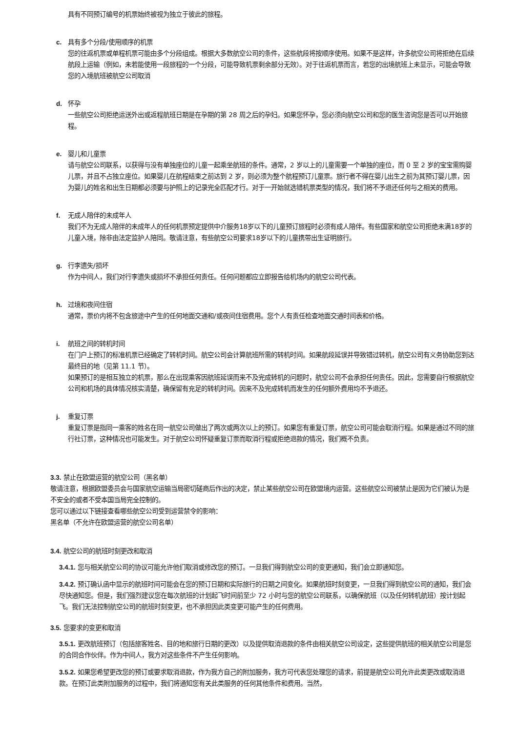具有不同预订编号的机票始终被视为独立于彼此的旅程。
c. 具有多个分段/使用顺序的机票
您的往返机票或单程机票可能由多个分段组成。根据大多数航空公司的条件，这些航段将按顺序使用。如果不是这样，许多航空公司将拒绝在后续航段上运输（例如，未若能使用一段旅程的一个分段，可能导致机票剩余部分无效）。对于往返机票而言，若您的出境航班上未显示，可能会导致您的入境航班被航空公司取消
d. 怀孕
一些航空公司拒绝运送外出或返程航班日期是在孕期的第 28 周之后的孕妇。如果您怀孕，您必须向航空公司和您的医生咨询您是否可以开始旅程。
e. 婴儿和儿童票
请与航空公司联系，以获得与没有单独座位的儿童一起乘坐航班的条件。通常，2 岁以上的儿童需要一个单独的座位，而 0 至 2 岁的宝宝需购婴儿票，并且不占独立座位。如果婴儿在航程结束之前达到 2 岁，则必须为整个航程预订儿童票。旅行者不得在婴儿出生之前为其预订婴儿票，因为婴儿的姓名和出生日期都必须要与护照上的记录完全匹配才行。对于一开始就选错机票类型的情况，我们将不予退还任何与之相关的费用。
f. 无成人陪伴的未成年人
我们不为无成人陪伴的未成年人的任何机票预定提供中介服务18岁以下的儿童预订旅程时必须有成人陪伴。有些国家和航空公司拒绝未满18岁的儿童入境，除非由法定监护人陪同。敬请注意，有些航空公司要求18岁以下的儿童携带出生证明旅行。
g. 行李遗失/损坏
作为中间人，我们对行李遗失或损坏不承担任何责任。任何问题都应立即报告给机场内的航空公司代表。
h. 过境和夜间住宿
通常，票价内将不包含旅途中产生的任何地面交通和/或夜间住宿费用。您个人有责任检查地面交通时间表和价格。
i. 航班之间的转机时间
在门户上预订的标准机票已经确定了转机时间。航空公司会计算航班所需的转机时间。如果航段延误并导致错过转机，航空公司有义务协助您到达最终目的地（见第 11.1 节）。
如果预订的是相互独立的机票，那么在出现乘客因航班延误而来不及完成转机的问题时，航空公司不会承担任何责任。因此，您需要自行根据航空公司和机场的具体情况核实清楚，确保留有充足的转机时间。因来不及完成转机而发生的任何额外费用均不予退还。
j. 重复订票
重复订票是指同一乘客的姓名在同一航空公司做出了两次或两次以上的预订。如果您有重复订票，航空公司可能会取消行程。如果是通过不同的旅行社订票，这种情况也可能发生。对于航空公司怀疑重复订票而取消行程或拒绝退款的情况，我们概不负责。
3.3. 禁止在欧盟运营的航空公司（黑名单）
敬请注意，根据欧盟委员会与国家航空运输当局密切磋商后作出的决定，禁止某些航空公司在欧盟境内运营。这些航空公司被禁止是因为它们被认为是不安全的或者不受本国当局完全控制的。
您可以通过以下链接查看哪些航空公司受到运营禁令的影响：
黑名单（不允许在欧盟运营的航空公司名单）
3.4. 航空公司的航班时刻更改和取消
3.4.1. 您与相关航空公司的协议可能允许他们取消或修改您的预订。一旦我们得到航空公司的变更通知，我们会立即通知您。
3.4.2. 预订确认函中显示的航班时间可能会在您的预订日期和实际旅行的日期之间变化。如果航班时刻变更，一旦我们得到航空公司的通知，我们会尽快通知您。但是，我们强烈建议您在每次航班的计划起飞时间前至少 72 小时与您的航空公司联系，以确保航班（以及任何转机航班）按计划起飞。我们无法控制航空公司的航班时刻变更，也不承担因此类变更可能产生的任何费用。
3.5. 您要求的变更和取消
3.5.1. 更改航班预订（包括旅客姓名、目的地和旅行日期的更改）以及提供取消退款的条件由相关航空公司设定，这些提供航班的相关航空公司是您的合同合作伙伴。作为中间人，我方对这些条件不产生任何影响。
3.5.2. 如果您希望更改您的预订或要求取消退款，作为我方自己的附加服务，我方可代表您处理您的请求，前提是航空公司允许此类更改或取消退款。在预订此类附加服务的过程中，我们将通知您有关此类服务的任何其他条件和费用。当然，